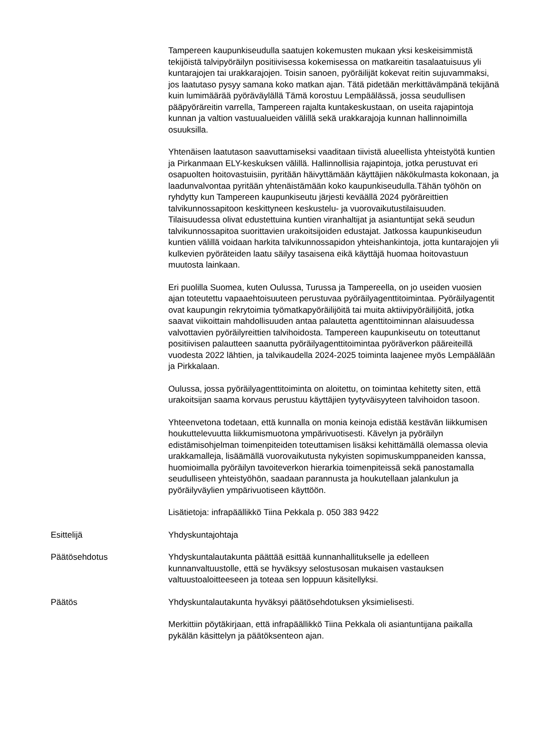Tampereen kaupunkiseudulla saatujen kokemusten mukaan yksi keskeisimmistä tekijöistä talvipyöräilyn positiivisessa kokemisessa on matkareitin tasalaatuisuus yli kuntarajojen tai urakkarajojen. Toisin sanoen, pyöräilijät kokevat reitin sujuvammaksi, jos laatutaso pysyy samana koko matkan ajan. Tätä pidetään merkittävämpänä tekijänä kuin lumimäärää pyöräväylällä Tämä korostuu Lempäälässä, jossa seudullisen pääpyöräreitin varrella, Tampereen rajalta kuntakeskustaan, on useita rajapintoja kunnan ja valtion vastuualueiden välillä sekä urakkarajoja kunnan hallinnoimilla osuuksilla.
Yhtenäisen laatutason saavuttamiseksi vaaditaan tiivistä alueellista yhteistyötä kuntien ja Pirkanmaan ELY-keskuksen välillä. Hallinnollisia rajapintoja, jotka perustuvat eri osapuolten hoitovastuisiin, pyritään häivyttämään käyttäjien näkökulmasta kokonaan, ja laadunvalvontaa pyritään yhtenäistämään koko kaupunkiseudulla.Tähän työhön on ryhdytty kun Tampereen kaupunkiseutu järjesti keväällä 2024 pyöräreittien talvikunnossapitoon keskittyneen keskustelu- ja vuorovaikutustilaisuuden. Tilaisuudessa olivat edustettuina kuntien viranhaltijat ja asiantuntijat sekä seudun talvikunnossapitoa suorittavien urakoitsijoiden edustajat. Jatkossa kaupunkiseudun kuntien välillä voidaan harkita talvikunnossapidon yhteishankintoja, jotta kuntarajojen yli kulkevien pyöräteiden laatu säilyy tasaisena eikä käyttäjä huomaa hoitovastuun muutosta lainkaan.
Eri puolilla Suomea, kuten Oulussa, Turussa ja Tampereella, on jo useiden vuosien ajan toteutettu vapaaehtoisuuteen perustuvaa pyöräilyagenttitoimintaa. Pyöräilyagentit ovat kaupungin rekrytoimia työmatkapyöräilijöitä tai muita aktiivipyöräilijöitä, jotka saavat viikoittain mahdollisuuden antaa palautetta agenttitoiminnan alaisuudessa valvottavien pyöräilyreittien talvihoidosta. Tampereen kaupunkiseutu on toteuttanut positiivisen palautteen saanutta pyöräilyagenttitoimintaa pyöräverkon pääreiteillä vuodesta 2022 lähtien, ja talvikaudella 2024-2025 toiminta laajenee myös Lempäälään ja Pirkkalaan.
Oulussa, jossa pyöräilyagenttitoiminta on aloitettu, on toimintaa kehitetty siten, että urakoitsijan saama korvaus perustuu käyttäjien tyytyväisyyteen talvihoidon tasoon.
Yhteenvetona todetaan, että kunnalla on monia keinoja edistää kestävän liikkumisen houkuttelevuutta liikkumismuotona ympärivuotisesti. Kävelyn ja pyöräilyn edistämisohjelman toimenpiteiden toteuttamisen lisäksi kehittämällä olemassa olevia urakkamalleja, lisäämällä vuorovaikutusta nykyisten sopimuskumppaneiden kanssa, huomioimalla pyöräilyn tavoiteverkon hierarkia toimenpiteissä sekä panostamalla seudulliseen yhteistyöhön, saadaan parannusta ja houkutellaan jalankulun ja pyöräilyväylien ympärivuotiseen käyttöön.
Lisätietoja: infrapäällikkö Tiina Pekkala p. 050 383 9422
Esittelijä Yhdyskuntajohtaja
Päätösehdotus Yhdyskuntalautakunta päättää esittää kunnanhallitukselle ja edelleen kunnanvaltuustolle, että se hyväksyy selostusosan mukaisen vastauksen valtuustoaloitteeseen ja toteaa sen loppuun käsitellyksi.
Päätös Yhdyskuntalautakunta hyväksyi päätösehdotuksen yksimielisesti.
Merkittiin pöytäkirjaan, että infrapäällikkö Tiina Pekkala oli asiantuntijana paikalla pykälän käsittelyn ja päätöksenteon ajan.